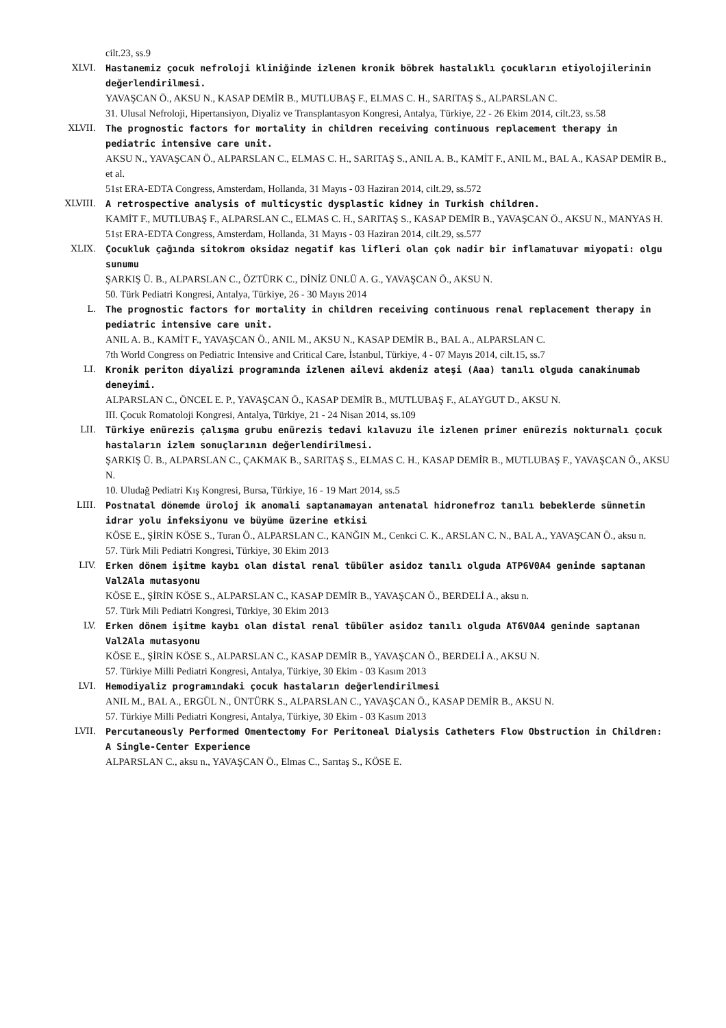cilt.23, ss.9
XLVI. Hastanemiz çocuk nefroloji kliniğinde izlenen kronik böbrek hastalıklı çocukların etiyolojilerinin değerlendirilmesi.
YAVAŞCAN Ö., AKSU N., KASAP DEMİR B., MUTLUBAŞ F., ELMAS C. H., SARITAŞ S., ALPARSLAN C.
31. Ulusal Nefroloji, Hipertansiyon, Diyaliz ve Transplantasyon Kongresi, Antalya, Türkiye, 22 - 26 Ekim 2014, cilt.23, ss.58
XLVII. The prognostic factors for mortality in children receiving continuous replacement therapy in pediatric intensive care unit.
AKSU N., YAVAŞCAN Ö., ALPARSLAN C., ELMAS C. H., SARITAŞ S., ANIL A. B., KAMİT F., ANIL M., BAL A., KASAP DEMİR B., et al.
51st ERA-EDTA Congress, Amsterdam, Hollanda, 31 Mayıs - 03 Haziran 2014, cilt.29, ss.572
XLVIII. A retrospective analysis of multicystic dysplastic kidney in Turkish children.
KAMİT F., MUTLUBAŞ F., ALPARSLAN C., ELMAS C. H., SARITAŞ S., KASAP DEMİR B., YAVAŞCAN Ö., AKSU N., MANYAS H.
51st ERA-EDTA Congress, Amsterdam, Hollanda, 31 Mayıs - 03 Haziran 2014, cilt.29, ss.577
XLIX. Çocukluk çağında sitokrom oksidaz negatif kas lifleri olan çok nadir bir inflamatuvar miyopati: olgu sunumu
ŞARKIŞ Ü. B., ALPARSLAN C., ÖZTÜRK C., DİNİZ ÜNLÜ A. G., YAVAŞCAN Ö., AKSU N.
50. Türk Pediatri Kongresi, Antalya, Türkiye, 26 - 30 Mayıs 2014
L. The prognostic factors for mortality in children receiving continuous renal replacement therapy in pediatric intensive care unit.
ANIL A. B., KAMİT F., YAVAŞCAN Ö., ANIL M., AKSU N., KASAP DEMİR B., BAL A., ALPARSLAN C.
7th World Congress on Pediatric Intensive and Critical Care, İstanbul, Türkiye, 4 - 07 Mayıs 2014, cilt.15, ss.7
LI. Kronik periton diyalizi programında izlenen ailevi akdeniz ateşi (Aaa) tanılı olguda canakinumab deneyimi.
ALPARSLAN C., ÖNCEL E. P., YAVAŞCAN Ö., KASAP DEMİR B., MUTLUBAŞ F., ALAYGUT D., AKSU N.
III. Çocuk Romatoloji Kongresi, Antalya, Türkiye, 21 - 24 Nisan 2014, ss.109
LII. Türkiye enürezis çalışma grubu enürezis tedavi kılavuzu ile izlenen primer enürezis nokturnalı çocuk hastaların izlem sonuçlarının değerlendirilmesi.
ŞARKIŞ Ü. B., ALPARSLAN C., ÇAKMAK B., SARITAŞ S., ELMAS C. H., KASAP DEMİR B., MUTLUBAŞ F., YAVAŞCAN Ö., AKSU N.
10. Uludağ Pediatri Kış Kongresi, Bursa, Türkiye, 16 - 19 Mart 2014, ss.5
LIII. Postnatal dönemde üroloj ik anomali saptanamayan antenatal hidronefroz tanılı bebeklerde sünnetin idrar yolu infeksiyonu ve büyüme üzerine etkisi
KÖSE E., ŞİRİN KÖSE S., Turan Ö., ALPARSLAN C., KANĞIN M., Cenkci C. K., ARSLAN C. N., BAL A., YAVAŞCAN Ö., aksu n.
57. Türk Mili Pediatri Kongresi, Türkiye, 30 Ekim 2013
LIV. Erken dönem işitme kaybı olan distal renal tübüler asidoz tanılı olguda ATP6V0A4 geninde saptanan Val2Ala mutasyonu
KÖSE E., ŞİRİN KÖSE S., ALPARSLAN C., KASAP DEMİR B., YAVAŞCAN Ö., BERDELİ A., aksu n.
57. Türk Mili Pediatri Kongresi, Türkiye, 30 Ekim 2013
LV. Erken dönem işitme kaybı olan distal renal tübüler asidoz tanılı olguda AT6V0A4 geninde saptanan Val2Ala mutasyonu
KÖSE E., ŞİRİN KÖSE S., ALPARSLAN C., KASAP DEMİR B., YAVAŞCAN Ö., BERDELİ A., AKSU N.
57. Türkiye Milli Pediatri Kongresi, Antalya, Türkiye, 30 Ekim - 03 Kasım 2013
LVI. Hemodiyaliz programındaki çocuk hastaların değerlendirilmesi
ANIL M., BAL A., ERGÜL N., ÜNTÜRK S., ALPARSLAN C., YAVAŞCAN Ö., KASAP DEMİR B., AKSU N.
57. Türkiye Milli Pediatri Kongresi, Antalya, Türkiye, 30 Ekim - 03 Kasım 2013
LVII. Percutaneously Performed Omentectomy For Peritoneal Dialysis Catheters Flow Obstruction in Children: A Single-Center Experience
ALPARSLAN C., aksu n., YAVAŞCAN Ö., Elmas C., Sarıtaş S., KÖSE E.